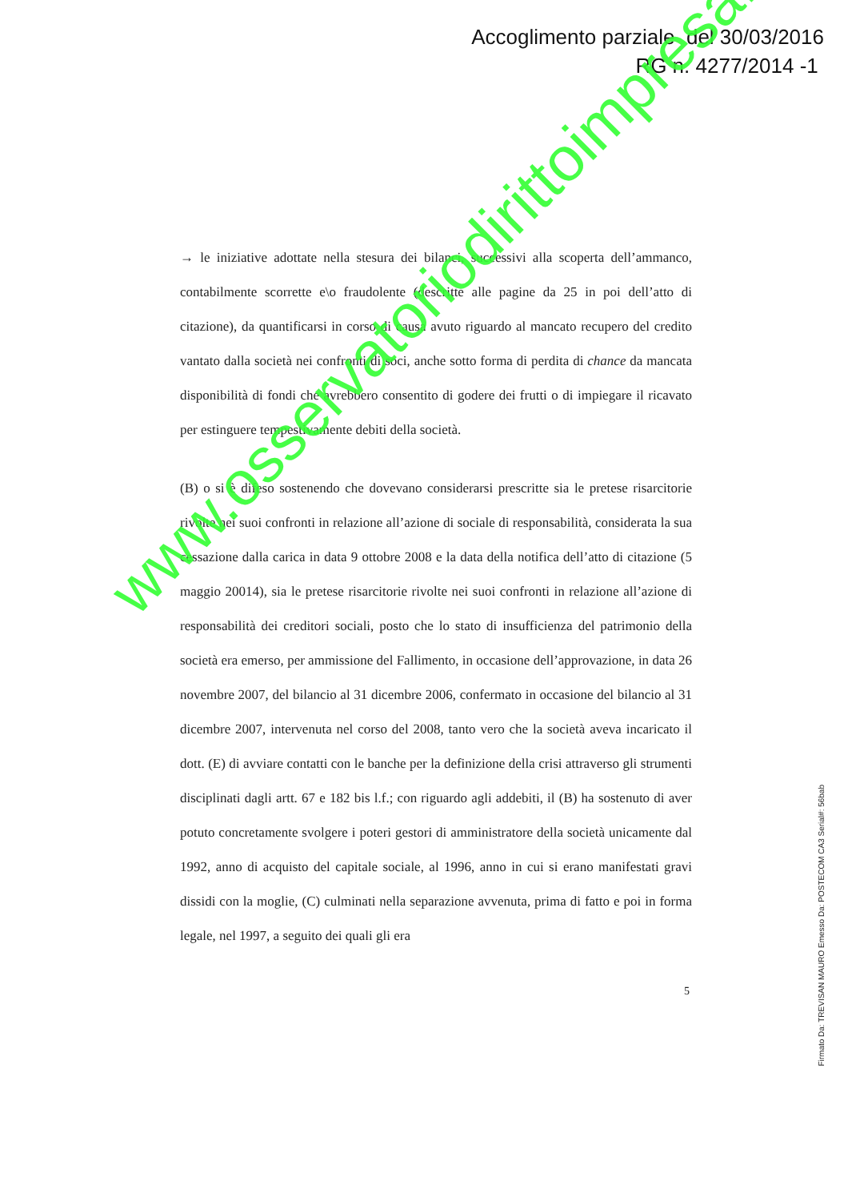Accoglimento parziale del 30/03/2016
RG n. 4277/2014 -1
→ le iniziative adottate nella stesura dei bilanci, successivi alla scoperta dell’ammanco, contabilmente scorrette e\o fraudolente (descritte alle pagine da 25 in poi dell’atto di citazione), da quantificarsi in corso di causa avuto riguardo al mancato recupero del credito vantato dalla società nei confronti di soci, anche sotto forma di perdita di chance da mancata disponibilità di fondi che avrebbero consentito di godere dei frutti o di impiegare il ricavato per estinguere tempestivamente debiti della società.
(B) o si è difeso sostenendo che dovevano considerarsi prescritte sia le pretese risarcitorie rivolte nei suoi confronti in relazione all’azione di sociale di responsabilità, considerata la sua cessazione dalla carica in data 9 ottobre 2008 e la data della notifica dell’atto di citazione (5 maggio 20014), sia le pretese risarcitorie rivolte nei suoi confronti in relazione all’azione di responsabilità dei creditori sociali, posto che lo stato di insufficienza del patrimonio della società era emerso, per ammissione del Fallimento, in occasione dell’approvazione, in data 26 novembre 2007, del bilancio al 31 dicembre 2006, confermato in occasione del bilancio al 31 dicembre 2007, intervenuta nel corso del 2008, tanto vero che la società aveva incaricato il dott. (E) di avviare contatti con le banche per la definizione della crisi attraverso gli strumenti disciplinati dagli artt. 67 e 182 bis l.f.; con riguardo agli addebiti, il (B) ha sostenuto di aver potuto concretamente svolgere i poteri gestori di amministratore della società unicamente dal 1992, anno di acquisto del capitale sociale, al 1996, anno in cui si erano manifestati gravi dissidi con la moglie, (C) culminati nella separazione avvenuta, prima di fatto e poi in forma legale, nel 1997, a seguito dei quali gli era
5
Firmato Da: TREVISAN MAURO Emesso Da: POSTECOM CA3 Serial#: 56bab
www.osservatoriodirittoimpresa.it